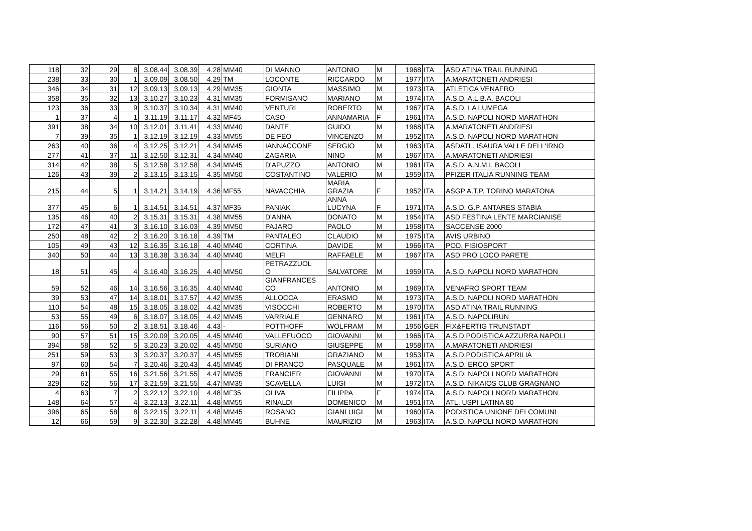| 118 | 32 | 29 | 8 | 3.08.44 | 3.08.39 | 4.28 | MM40 | DI MANNO | ANTONIO | M | 1968 | ITA | ASD ATINA TRAIL RUNNING |
| 238 | 33 | 30 | 1 | 3.09.09 | 3.08.50 | 4.29 | TM | LOCONTE | RICCARDO | M | 1977 | ITA | A.MARATONETI ANDRIESI |
| 346 | 34 | 31 | 12 | 3.09.13 | 3.09.13 | 4.29 | MM35 | GIONTA | MASSIMO | M | 1973 | ITA | ATLETICA VENAFRO |
| 358 | 35 | 32 | 13 | 3.10.27 | 3.10.23 | 4.31 | MM35 | FORMISANO | MARIANO | M | 1974 | ITA | A.S.D. A.L.B.A. BACOLI |
| 123 | 36 | 33 | 9 | 3.10.37 | 3.10.34 | 4.31 | MM40 | VENTURI | ROBERTO | M | 1967 | ITA | A.S.D. LA LUMEGA |
| 1 | 37 | 4 | 1 | 3.11.19 | 3.11.17 | 4.32 | MF45 | CASO | ANNAMARIA | F | 1961 | ITA | A.S.D. NAPOLI NORD MARATHON |
| 391 | 38 | 34 | 10 | 3.12.01 | 3.11.41 | 4.33 | MM40 | DANTE | GUIDO | M | 1968 | ITA | A.MARATONETI ANDRIESI |
| 7 | 39 | 35 | 1 | 3.12.19 | 3.12.19 | 4.33 | MM55 | DE FEO | VINCENZO | M | 1952 | ITA | A.S.D. NAPOLI NORD MARATHON |
| 263 | 40 | 36 | 4 | 3.12.25 | 3.12.21 | 4.34 | MM45 | IANNACCONE | SERGIO | M | 1963 | ITA | ASDATL. ISAURA VALLE DELL'IRNO |
| 277 | 41 | 37 | 11 | 3.12.50 | 3.12.31 | 4.34 | MM40 | ZAGARIA | NINO | M | 1967 | ITA | A.MARATONETI ANDRIESI |
| 314 | 42 | 38 | 5 | 3.12.58 | 3.12.58 | 4.34 | MM45 | D'APUZZO | ANTONIO | M | 1961 | ITA | A.S.D. A.N.M.I. BACOLI |
| 126 | 43 | 39 | 2 | 3.13.15 | 3.13.15 | 4.35 | MM50 | COSTANTINO | VALERIO | M | 1959 | ITA | PFIZER ITALIA RUNNING TEAM |
| 215 | 44 | 5 | 1 | 3.14.21 | 3.14.19 | 4.36 | MF55 | NAVACCHIA | MARIA GRAZIA | F | 1952 | ITA | ASGP A.T.P. TORINO MARATONA |
| 377 | 45 | 6 | 1 | 3.14.51 | 3.14.51 | 4.37 | MF35 | PANIAK | ANNA LUCYNA | F | 1971 | ITA | A.S.D. G.P. ANTARES STABIA |
| 135 | 46 | 40 | 2 | 3.15.31 | 3.15.31 | 4.38 | MM55 | D'ANNA | DONATO | M | 1954 | ITA | ASD FESTINA LENTE MARCIANISE |
| 172 | 47 | 41 | 3 | 3.16.10 | 3.16.03 | 4.39 | MM50 | PAJARO | PAOLO | M | 1958 | ITA | SACCENSE 2000 |
| 250 | 48 | 42 | 2 | 3.16.20 | 3.16.18 | 4.39 | TM | PANTALEO | CLAUDIO | M | 1975 | ITA | AVIS URBINO |
| 105 | 49 | 43 | 12 | 3.16.35 | 3.16.18 | 4.40 | MM40 | CORTINA | DAVIDE | M | 1966 | ITA | POD. FISIOSPORT |
| 340 | 50 | 44 | 13 | 3.16.38 | 3.16.34 | 4.40 | MM40 | MELFI | RAFFAELE | M | 1967 | ITA | ASD PRO LOCO PARETE |
| 18 | 51 | 45 | 4 | 3.16.40 | 3.16.25 | 4.40 | MM50 | PETRAZZUOL O | SALVATORE | M | 1959 | ITA | A.S.D. NAPOLI NORD MARATHON |
| 59 | 52 | 46 | 14 | 3.16.56 | 3.16.35 | 4.40 | MM40 | GIANFRANCES CO | ANTONIO | M | 1969 | ITA | VENAFRO SPORT TEAM |
| 39 | 53 | 47 | 14 | 3.18.01 | 3.17.57 | 4.42 | MM35 | ALLOCCA | ERASMO | M | 1973 | ITA | A.S.D. NAPOLI NORD MARATHON |
| 110 | 54 | 48 | 15 | 3.18.05 | 3.18.02 | 4.42 | MM35 | VISOCCHI | ROBERTO | M | 1970 | ITA | ASD ATINA TRAIL RUNNING |
| 53 | 55 | 49 | 6 | 3.18.07 | 3.18.05 | 4.42 | MM45 | VARRIALE | GENNARO | M | 1961 | ITA | A.S.D. NAPOLIRUN |
| 116 | 56 | 50 | 2 | 3.18.51 | 3.18.46 | 4.43 | - | POTTHOFF | WOLFRAM | M | 1956 | GER | FIX&FERTIG TRUNSTADT |
| 90 | 57 | 51 | 15 | 3.20.09 | 3.20.05 | 4.45 | MM40 | VALLEFUOCO | GIOVANNI | M | 1966 | ITA | A.S.D.PODISTICA AZZURRA NAPOLI |
| 394 | 58 | 52 | 5 | 3.20.23 | 3.20.02 | 4.45 | MM50 | SURIANO | GIUSEPPE | M | 1958 | ITA | A.MARATONETI ANDRIESI |
| 251 | 59 | 53 | 3 | 3.20.37 | 3.20.37 | 4.45 | MM55 | TROBIANI | GRAZIANO | M | 1953 | ITA | A.S.D.PODISTICA APRILIA |
| 97 | 60 | 54 | 7 | 3.20.46 | 3.20.43 | 4.45 | MM45 | DI FRANCO | PASQUALE | M | 1961 | ITA | A.S.D. ERCO SPORT |
| 29 | 61 | 55 | 16 | 3.21.56 | 3.21.55 | 4.47 | MM35 | FRANCIER | GIOVANNI | M | 1970 | ITA | A.S.D. NAPOLI NORD MARATHON |
| 329 | 62 | 56 | 17 | 3.21.59 | 3.21.55 | 4.47 | MM35 | SCAVELLA | LUIGI | M | 1972 | ITA | A.S.D. NIKAIOS CLUB GRAGNANO |
| 4 | 63 | 7 | 2 | 3.22.12 | 3.22.10 | 4.48 | MF35 | OLIVA | FILIPPA | F | 1974 | ITA | A.S.D. NAPOLI NORD MARATHON |
| 148 | 64 | 57 | 4 | 3.22.13 | 3.22.11 | 4.48 | MM55 | RINALDI | DOMENICO | M | 1951 | ITA | ATL. USPI LATINA 80 |
| 396 | 65 | 58 | 8 | 3.22.15 | 3.22.11 | 4.48 | MM45 | ROSANO | GIANLUIGI | M | 1960 | ITA | PODISTICA UNIONE DEI COMUNI |
| 12 | 66 | 59 | 9 | 3.22.30 | 3.22.28 | 4.48 | MM45 | BUHNE | MAURIZIO | M | 1963 | ITA | A.S.D. NAPOLI NORD MARATHON |